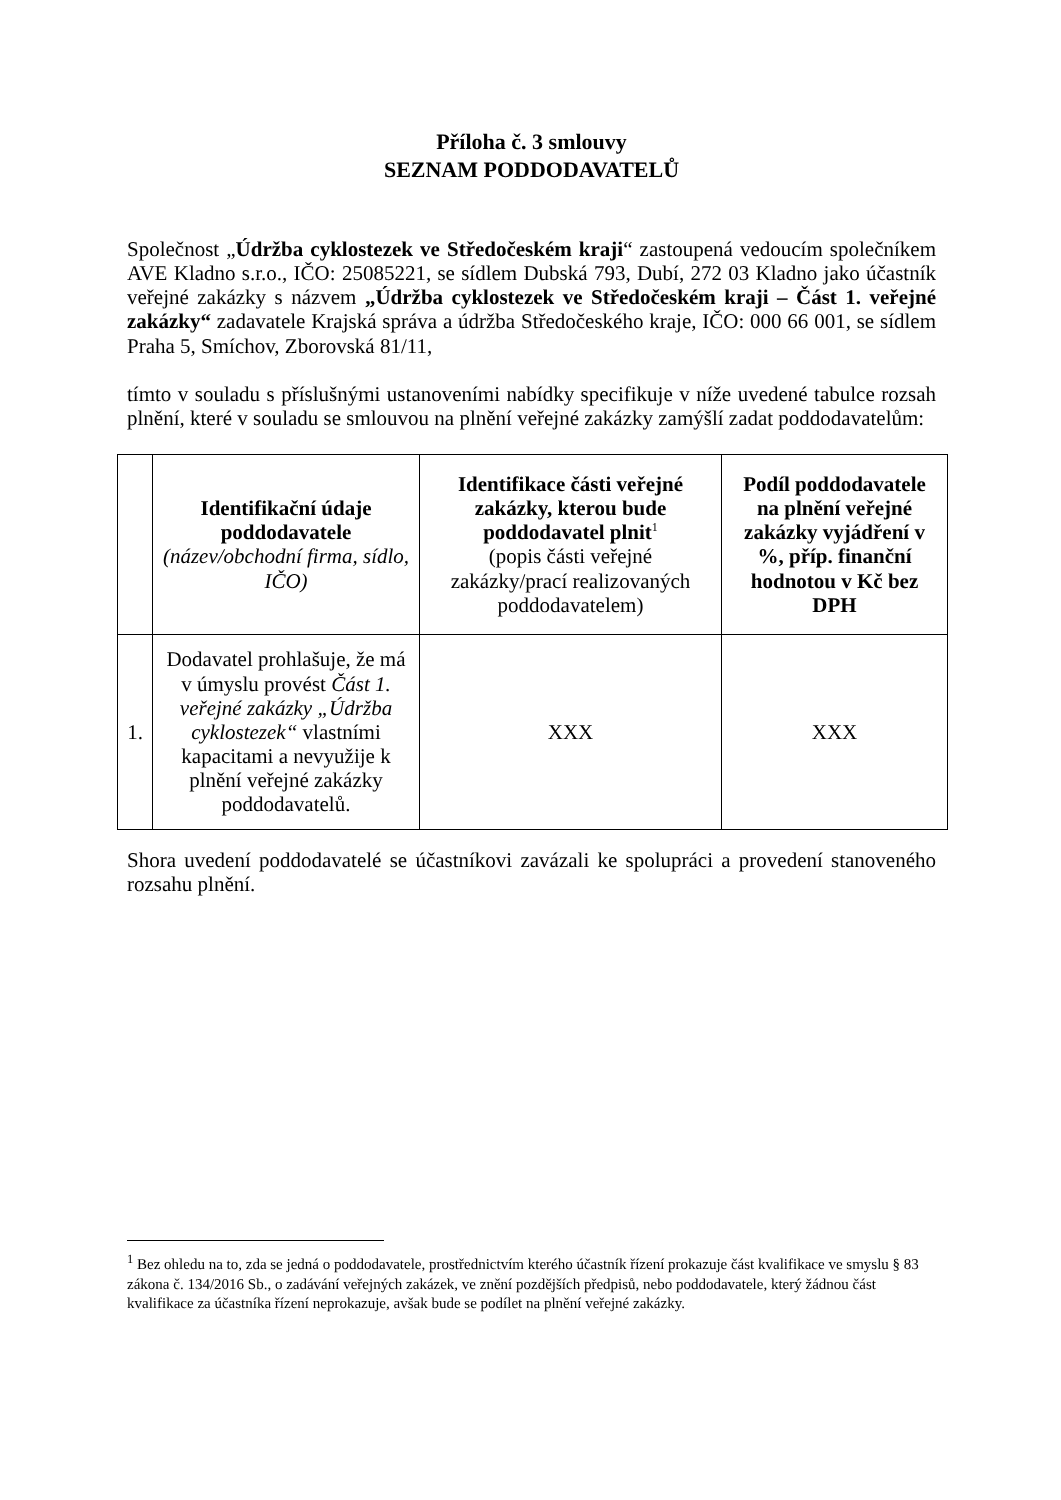Příloha č. 3 smlouvy
SEZNAM PODDODAVATELŮ
Společnost „Údržba cyklostezek ve Středočeském kraji“ zastoupená vedoucím společníkem AVE Kladno s.r.o., IČO: 25085221, se sídlem Dubská 793, Dubí, 272 03 Kladno jako účastník veřejné zakázky s názvem „Údržba cyklostezek ve Středočeském kraji – Část 1. veřejné zakázky“ zadavatele Krajská správa a údržba Středočeského kraje, IČO: 000 66 001, se sídlem Praha 5, Smíchov, Zborovská 81/11,
tímto v souladu s příslušnými ustanoveními nabídky specifikuje v níže uvedené tabulce rozsah plnění, které v souladu se smlouvou na plnění veřejné zakázky zamýšlí zadat poddodavatelům:
| | Identifikační údaje poddodavatele (název/obchodní firma, sídlo, IČO) | Identifikace části veřejné zakázky, kterou bude poddodavatel plnit<sup>1</sup> (popis části veřejné zakázky/prací realizovaných poddodavatelem) | Podíl poddodavatele na plnění veřejné zakázky vyjádření v %, příp. finanční hodnotou v Kč bez DPH |
| --- | --- | --- | --- |
| 1. | Dodavatel prohlašuje, že má v úmyslu provést Část 1. veřejné zakázky „Údržba cyklostezek“ vlastními kapacitami a nevyužije k plnění veřejné zakázky poddodavatelů. | XXX | XXX |
Shora uvedení poddodavatelé se účastníkovi zavázali ke spolupráci a provedení stanoveného rozsahu plnění.
<sup>1</sup> Bez ohledu na to, zda se jedná o poddodavatele, prostřednictvím kterého účastník řízení prokazuje část kvalifikace ve smyslu § 83 zákona č. 134/2016 Sb., o zadávání veřejných zakázek, ve znění pozdějších předpisů, nebo poddodavatele, který žádnou část kvalifikace za účastníka řízení neprokazuje, avšak bude se podílet na plnění veřejné zakázky.